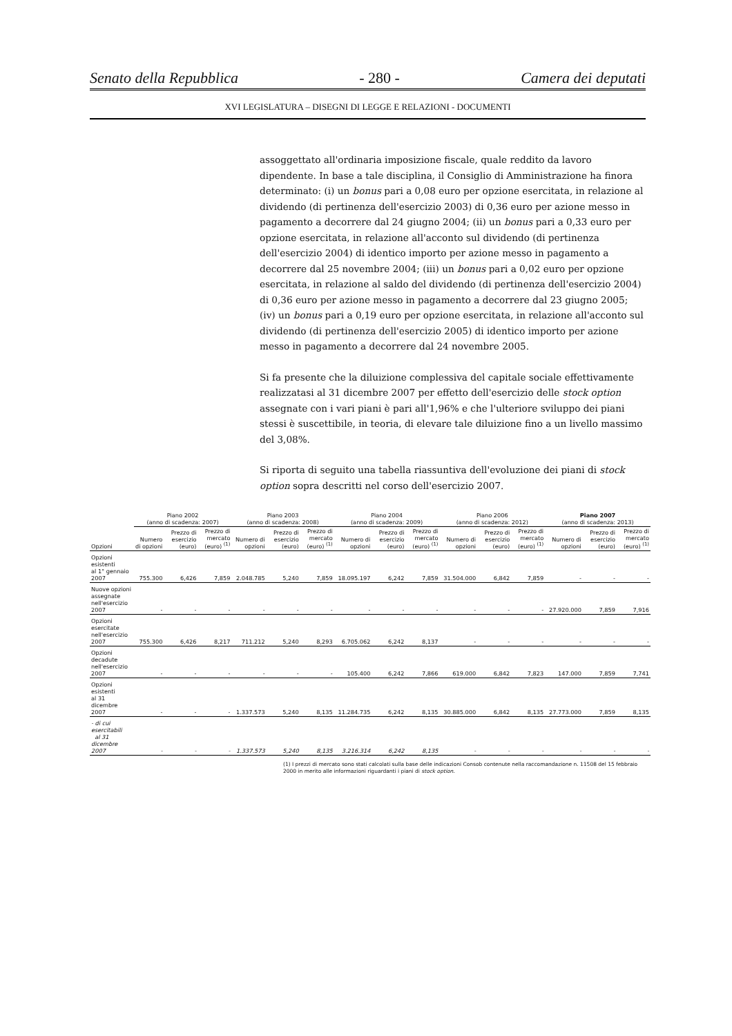Senato della Repubblica - 280 - Camera dei deputati
XVI LEGISLATURA – DISEGNI DI LEGGE E RELAZIONI - DOCUMENTI
assoggettato all'ordinaria imposizione fiscale, quale reddito da lavoro dipendente. In base a tale disciplina, il Consiglio di Amministrazione ha finora determinato: (i) un bonus pari a 0,08 euro per opzione esercitata, in relazione al dividendo (di pertinenza dell'esercizio 2003) di 0,36 euro per azione messo in pagamento a decorrere dal 24 giugno 2004; (ii) un bonus pari a 0,33 euro per opzione esercitata, in relazione all'acconto sul dividendo (di pertinenza dell'esercizio 2004) di identico importo per azione messo in pagamento a decorrere dal 25 novembre 2004; (iii) un bonus pari a 0,02 euro per opzione esercitata, in relazione al saldo del dividendo (di pertinenza dell'esercizio 2004) di 0,36 euro per azione messo in pagamento a decorrere dal 23 giugno 2005; (iv) un bonus pari a 0,19 euro per opzione esercitata, in relazione all'acconto sul dividendo (di pertinenza dell'esercizio 2005) di identico importo per azione messo in pagamento a decorrere dal 24 novembre 2005.
Si fa presente che la diluizione complessiva del capitale sociale effettivamente realizzatasi al 31 dicembre 2007 per effetto dell'esercizio delle stock option assegnate con i vari piani è pari all'1,96% e che l'ulteriore sviluppo dei piani stessi è suscettibile, in teoria, di elevare tale diluizione fino a un livello massimo del 3,08%.
Si riporta di seguito una tabella riassuntiva dell'evoluzione dei piani di stock option sopra descritti nel corso dell'esercizio 2007.
| | Piano 2002 (anno di scadenza: 2007) | | | Piano 2003 (anno di scadenza: 2008) | | | Piano 2004 (anno di scadenza: 2009) | | | Piano 2006 (anno di scadenza: 2012) | | | Piano 2007 (anno di scadenza: 2013) | | |
| --- | --- | --- | --- | --- | --- | --- | --- | --- | --- | --- | --- | --- | --- | --- | --- |
| Opzioni | Numero di opzioni | Prezzo di esercizio (euro) | Prezzo di mercato (euro) <sup>(1)</sup> | Numero di opzioni | Prezzo di esercizio (euro) | Prezzo di mercato (euro) <sup>(1)</sup> | Numero di opzioni | Prezzo di esercizio (euro) | Prezzo di mercato (euro) <sup>(1)</sup> | Numero di opzioni | Prezzo di esercizio (euro) | Prezzo di mercato (euro) <sup>(1)</sup> | Numero di opzioni | Prezzo di esercizio (euro) | Prezzo di mercato (euro) <sup>(1)</sup> |
| Opzioni esistenti al 1° gennaio 2007 | 755.300 | 6,426 | 7,859 | 2.048.785 | 5,240 | 7,859 | 18.095.197 | 6,242 | 7,859 | 31.504.000 | 6,842 | 7,859 | - | - | - |
| Nuove opzioni assegnate nell'esercizio 2007 | - | - | - | - | - | - | - | - | - | - | - | - | 27.920.000 | 7,859 | 7,916 |
| Opzioni esercitate nell'esercizio 2007 | 755.300 | 6,426 | 8,217 | 711.212 | 5,240 | 8,293 | 6.705.062 | 6,242 | 8,137 | - | - | - | - | - | - |
| Opzioni decadute nell'esercizio 2007 | - | - | - | - | - | - | 105.400 | 6,242 | 7,866 | 619.000 | 6,842 | 7,823 | 147.000 | 7,859 | 7,741 |
| Opzioni esistenti al 31 dicembre 2007 | - | - | - | 1.337.573 | 5,240 | 8,135 | 11.284.735 | 6,242 | 8,135 | 30.885.000 | 6,842 | 8,135 | 27.773.000 | 7,859 | 8,135 |
| - di cui esercitabili al 31 dicembre 2007 | - | - | - | 1.337.573 | 5,240 | 8,135 | 3.216.314 | 6,242 | 8,135 | - | - | - | - | - | - |
(1) I prezzi di mercato sono stati calcolati sulla base delle indicazioni Consob contenute nella raccomandazione n. 11508 del 15 febbraio 2000 in merito alle informazioni riguardanti i piani di stock option.